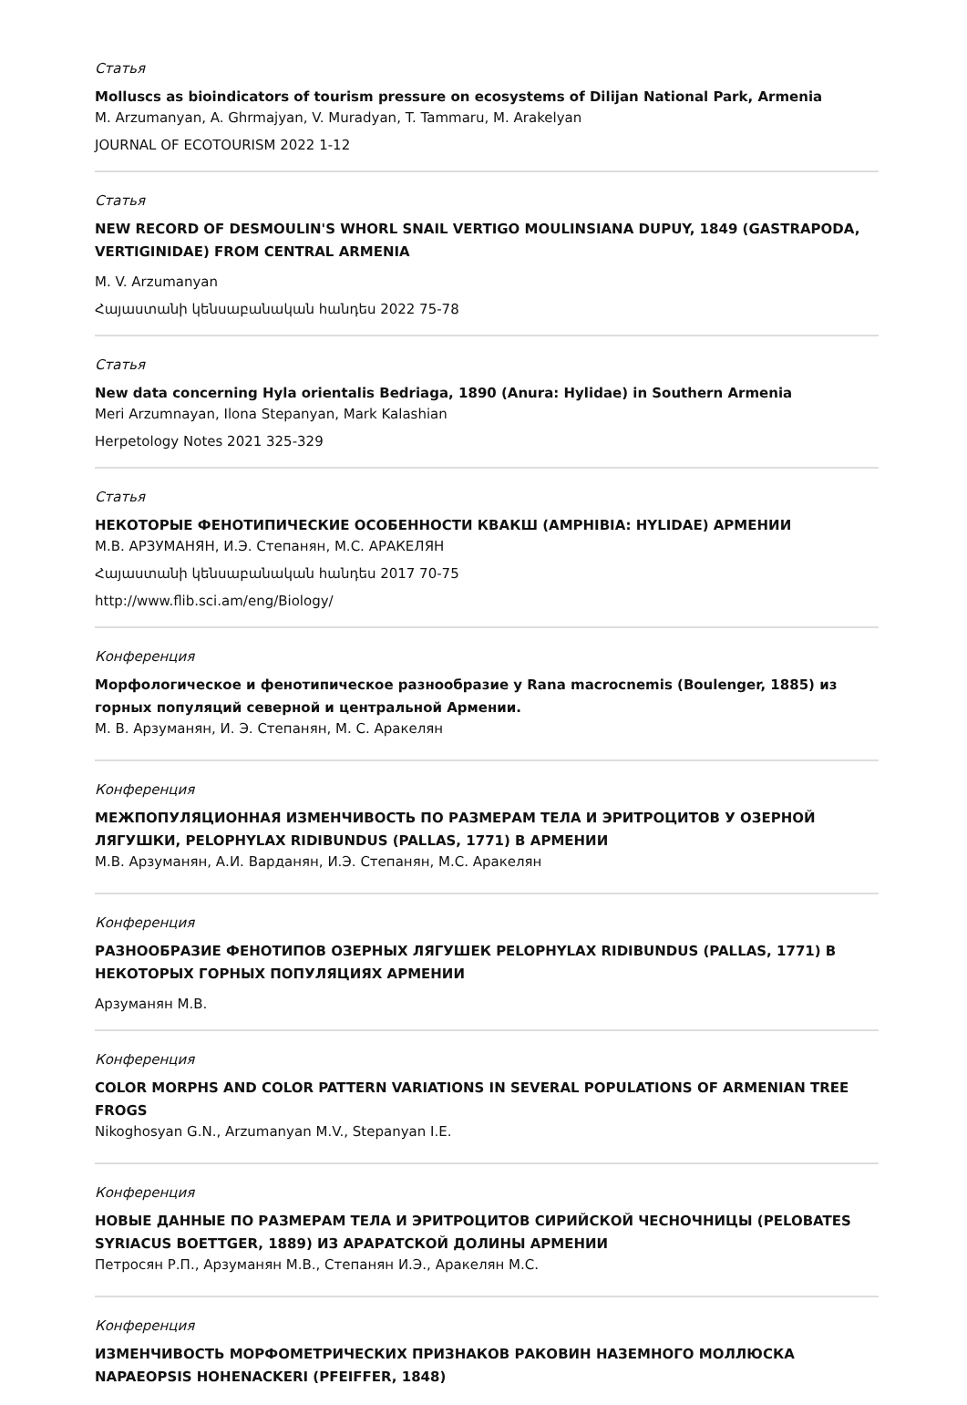Статья
Molluscs as bioindicators of tourism pressure on ecosystems of Dilijan National Park, Armenia
M. Arzumanyan, A. Ghrmajyan, V. Muradyan, T. Tammaru, M. Arakelyan
JOURNAL OF ECOTOURISM 2022 1-12
Статья
NEW RECORD OF DESMOULIN'S WHORL SNAIL VERTIGO MOULINSIANA DUPUY, 1849 (GASTRAPODA, VERTIGINIDAE) FROM CENTRAL ARMENIA
M. V. Arzumanyan
Հայաստանի կենսաբանական հանդես 2022 75-78
Статья
New data concerning Hyla orientalis Bedriaga, 1890 (Anura: Hylidae) in Southern Armenia
Meri Arzumnayan, Ilona Stepanyan, Mark Kalashian
Herpetology Notes 2021 325-329
Статья
НЕКОТОРЫЕ ФЕНОТИПИЧЕСКИЕ ОСОБЕННОСТИ КВАКШ (AMPHIBIA: HYLIDAE) АРМЕНИИ
М.В. АРЗУМАНЯН, И.Э. Степанян, М.С. АРАКЕЛЯН
Հայաստանի կենսաբանական հանդես 2017 70-75
http://www.flib.sci.am/eng/Biology/
Конференция
Морфологическое и фенотипическое разнообразие у Rana macrocnemis (Boulenger, 1885) из горных популяций северной и центральной Армении.
М. В. Арзуманян, И. Э. Степанян, М. С. Аракелян
Конференция
МЕЖПОПУЛЯЦИОННАЯ ИЗМЕНЧИВОСТЬ ПО РАЗМЕРАМ ТЕЛА И ЭРИТРОЦИТОВ У ОЗЕРНОЙ ЛЯГУШКИ, PELOPHYLAX RIDIBUNDUS (PALLAS, 1771) В АРМЕНИИ
М.В. Арзуманян, А.И. Варданян, И.Э. Степанян, М.С. Аракелян
Конференция
РАЗНООБРАЗИЕ ФЕНОТИПОВ ОЗЕРНЫХ ЛЯГУШЕК PELOPHYLAX RIDIBUNDUS (PALLAS, 1771) В НЕКОТОРЫХ ГОРНЫХ ПОПУЛЯЦИЯХ АРМЕНИИ
Арзуманян М.В.
Конференция
COLOR MORPHS AND COLOR PATTERN VARIATIONS IN SEVERAL POPULATIONS OF ARMENIAN TREE FROGS
Nikoghosyan G.N., Arzumanyan M.V., Stepanyan I.E.
Конференция
НОВЫЕ ДАННЫЕ ПО РАЗМЕРАМ ТЕЛА И ЭРИТРОЦИТОВ СИРИЙСКОЙ ЧЕСНОЧНИЦЫ (PELOBATES SYRIACUS BOETTGER, 1889) ИЗ АРАРАТСКОЙ ДОЛИНЫ АРМЕНИИ
Петросян Р.П., Арзуманян М.В., Степанян И.Э., Аракелян М.С.
Конференция
ИЗМЕНЧИВОСТЬ МОРФОМЕТРИЧЕСКИХ ПРИЗНАКОВ РАКОВИН НАЗЕМНОГО МОЛЛЮСКА NAPAEOPSIS HOHENACKERI (PFEIFFER, 1848)